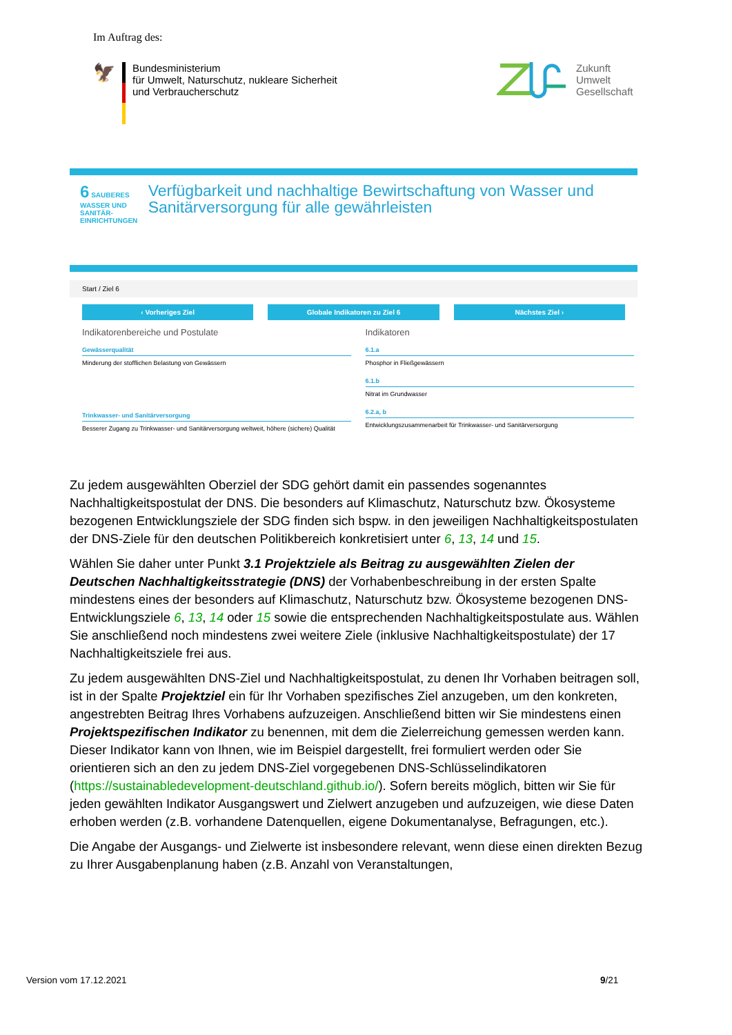Im Auftrag des:
🦅
Bundesministerium
für Umwelt, Naturschutz, nukleare Sicherheit
und Verbraucherschutz
Zukunft
Umwelt
Gesellschaft
6 SAUBERES WASSER UND SANITÄR-EINRICHTUNGEN
Verfügbarkeit und nachhaltige Bewirtschaftung von Wasser und Sanitärversorgung für alle gewährleisten
Start / Ziel 6
‹ Vorheriges Ziel Globale Indikatoren zu Ziel 6 Nächstes Ziel ›
Indikatorenbereiche und Postulate
Gewässerqualität
Minderung der stofflichen Belastung von Gewässern
Trinkwasser- und Sanitärversorgung
Besserer Zugang zu Trinkwasser- und Sanitärversorgung weltweit, höhere (sichere) Qualität
Indikatoren
6.1.a
Phosphor in Fließgewässern
6.1.b
Nitrat im Grundwasser
6.2.a, b
Entwicklungszusammenarbeit für Trinkwasser- und Sanitärversorgung
Zu jedem ausgewählten Oberziel der SDG gehört damit ein passendes sogenanntes Nachhaltigkeitspostulat der DNS. Die besonders auf Klimaschutz, Naturschutz bzw. Ökosysteme bezogenen Entwicklungsziele der SDG finden sich bspw. in den jeweiligen Nachhaltigkeitspostulaten der DNS-Ziele für den deutschen Politikbereich konkretisiert unter 6, 13, 14 und 15.
Wählen Sie daher unter Punkt 3.1 Projektziele als Beitrag zu ausgewählten Zielen der Deutschen Nachhaltigkeitsstrategie (DNS) der Vorhabenbeschreibung in der ersten Spalte mindestens eines der besonders auf Klimaschutz, Naturschutz bzw. Ökosysteme bezogenen DNS-Entwicklungsziele 6, 13, 14 oder 15 sowie die entsprechenden Nachhaltigkeitspostulate aus. Wählen Sie anschließend noch mindestens zwei weitere Ziele (inklusive Nachhaltigkeitspostulate) der 17 Nachhaltigkeitsziele frei aus.
Zu jedem ausgewählten DNS-Ziel und Nachhaltigkeitspostulat, zu denen Ihr Vorhaben beitragen soll, ist in der Spalte Projektziel ein für Ihr Vorhaben spezifisches Ziel anzugeben, um den konkreten, angestrebten Beitrag Ihres Vorhabens aufzuzeigen. Anschließend bitten wir Sie mindestens einen Projektspezifischen Indikator zu benennen, mit dem die Zielerreichung gemessen werden kann. Dieser Indikator kann von Ihnen, wie im Beispiel dargestellt, frei formuliert werden oder Sie orientieren sich an den zu jedem DNS-Ziel vorgegebenen DNS-Schlüsselindikatoren (https://sustainabledevelopment-deutschland.github.io/). Sofern bereits möglich, bitten wir Sie für jeden gewählten Indikator Ausgangswert und Zielwert anzugeben und aufzuzeigen, wie diese Daten erhoben werden (z.B. vorhandene Datenquellen, eigene Dokumentanalyse, Befragungen, etc.).
Die Angabe der Ausgangs- und Zielwerte ist insbesondere relevant, wenn diese einen direkten Bezug zu Ihrer Ausgabenplanung haben (z.B. Anzahl von Veranstaltungen,
Version vom 17.12.2021 9/21